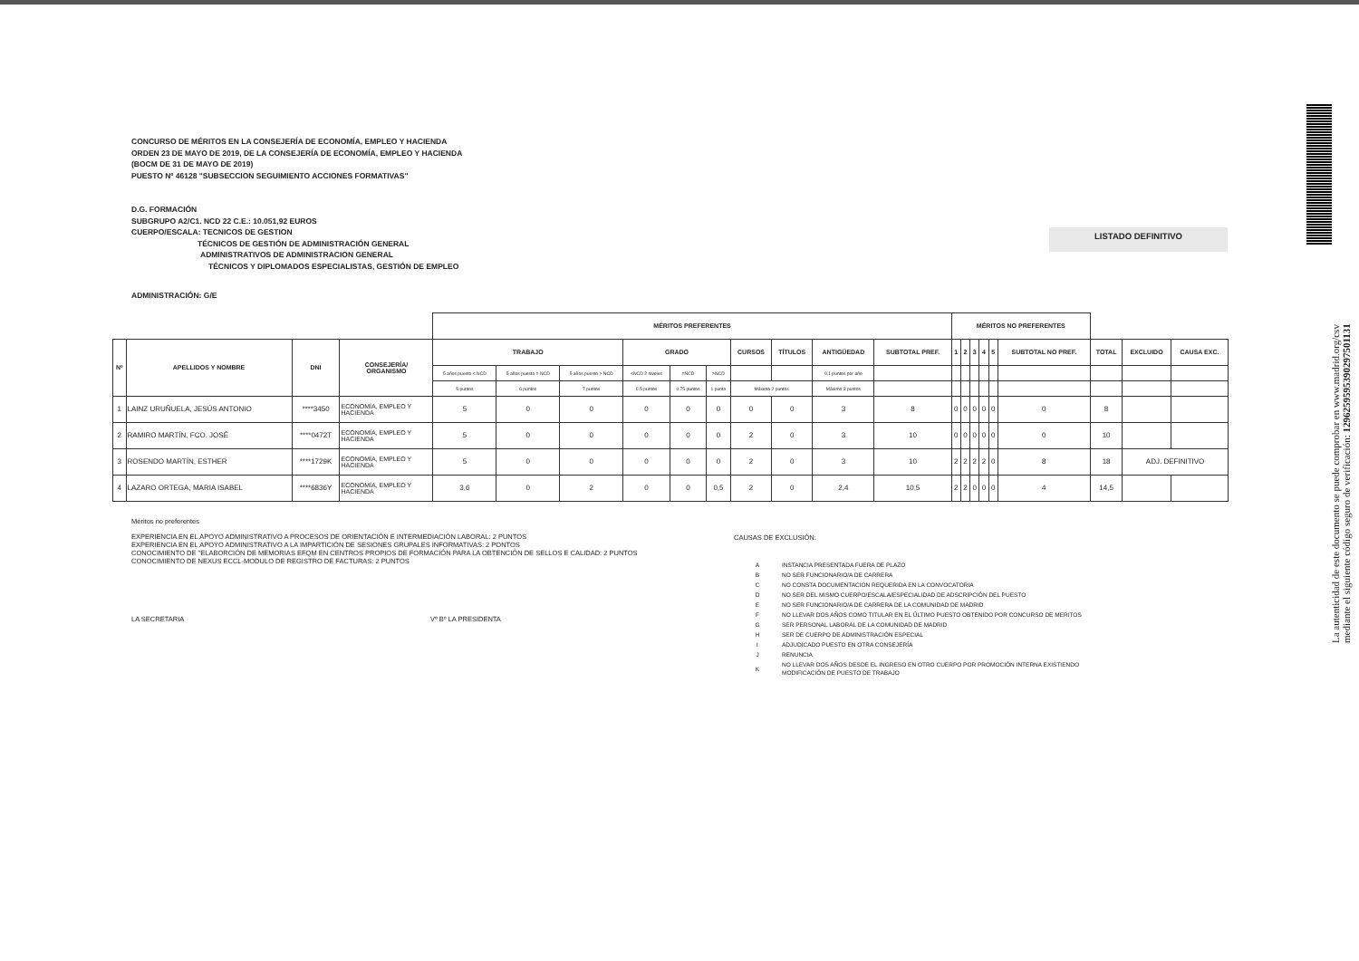La autenticidad de este documento se puede comprobar en www.madrid.org/csv
mediante el siguiente código seguro de verificación: 1296259595390297501131
CONCURSO DE MÉRITOS EN LA CONSEJERÍA DE ECONOMÍA, EMPLEO Y HACIENDA
ORDEN 23 DE MAYO DE 2019, DE LA CONSEJERÍA DE ECONOMÍA, EMPLEO Y HACIENDA
(BOCM DE 31 DE MAYO DE 2019)
PUESTO Nº 46128 "SUBSECCION SEGUIMIENTO ACCIONES FORMATIVAS"
D.G. FORMACIÓN
SUBGRUPO A2/C1. NCD 22 C.E.: 10.051,92 EUROS
CUERPO/ESCALA: TECNICOS DE GESTION
TÉCNICOS DE GESTIÓN DE ADMINISTRACIÓN GENERAL
ADMINISTRATIVOS DE ADMINISTRACION GENERAL
TÉCNICOS Y DIPLOMADOS ESPECIALISTAS, GESTIÓN DE EMPLEO
LISTADO DEFINITIVO
ADMINISTRACIÓN: G/E
| | | | | MÉRITOS PREFERENTES | | | | | | | | | | MÉRITOS NO PREFERENTES | | | | | | | | |
| --- | --- | --- | --- | --- | --- | --- | --- | --- | --- | --- | --- | --- | --- | --- | --- | --- | --- | --- | --- | --- | --- | --- |
| Nº | APELLIDOS Y NOMBRE | DNI | CONSEJERÍA/ ORGANISMO | TRABAJO | | | GRADO | | | CURSOS | TÍTULOS | ANTIGÜEDAD | SUBTOTAL PREF. | 1 | 2 | 3 | 4 | 5 | SUBTOTAL NO PREF. | TOTAL | EXCLUIDO | CAUSA EXC. |
| | | | | 5 años puesto < NCD | 5 años puesto = NCD | 5 años puesto > NCD | <NCD 2 niveles | =NCD | >NCD | | | 0,1 puntos por año | | | | | | | | | | |
| | | | | 5 puntos | 6 puntos | 7 puntos | 0.5 puntos | 0.75 puntos | 1 punto | Máximo 2 puntos | | Máximo 3 puntos | | | | | | | | | | |
| 1 | LAINZ URUÑUELA, JESÚS ANTONIO | ****3450 | ECONOMÍA, EMPLEO Y HACIENDA | 5 | 0 | 0 | 0 | 0 | 0 | 0 | 0 | 3 | 8 | 0 | 0 | 0 | 0 | 0 | 0 | 8 | | |
| 2 | RAMIRO MARTÍN, FCO. JOSÉ | ****0472T | ECONOMÍA, EMPLEO Y HACIENDA | 5 | 0 | 0 | 0 | 0 | 0 | 2 | 0 | 3 | 10 | 0 | 0 | 0 | 0 | 0 | 0 | 10 | | |
| 3 | ROSENDO MARTÍN, ESTHER | ****1729K | ECONOMÍA, EMPLEO Y HACIENDA | 5 | 0 | 0 | 0 | 0 | 0 | 2 | 0 | 3 | 10 | 2 | 2 | 2 | 2 | 0 | 8 | 18 | ADJ. DEFINITIVO | |
| 4 | LAZARO ORTEGA, MARIA ISABEL | ****6836Y | ECONOMÍA, EMPLEO Y HACIENDA | 3,6 | 0 | 2 | 0 | 0 | 0,5 | 2 | 0 | 2,4 | 10,5 | 2 | 2 | 0 | 0 | 0 | 4 | 14,5 | | |
Méritos no preferentes
EXPERIENCIA EN EL APOYO ADMINISTRATIVO A PROCESOS DE ORIENTACIÓN E INTERMEDIACIÓN LABORAL: 2 PUNTOS
EXPERIENCIA EN EL APOYO ADMINISTRATIVO A LA IMPARTICIÓN DE SESIONES GRUPALES INFORMATIVAS: 2 PONTOS
CONOCIMIENTO DE "ELABORCIÓN DE MEMORIAS EFQM EN CENTROS PROPIOS DE FORMACIÓN PARA LA OBTENCIÓN DE SELLOS E CALIDAD: 2 PUNTOS
CONOCIMIENTO DE NEXUS ECCL-MODULO DE REGISTRO DE FACTURAS: 2 PUNTOS
LA SECRETARIA Vº Bº LA PRESIDENTA
CAUSAS DE EXCLUSIÓN:
| A | INSTANCIA PRESENTADA FUERA DE PLAZO |
| B | NO SER FUNCIONARIO/A DE CARRERA |
| C | NO CONSTA DOCUMENTACION REQUERIDA EN LA CONVOCATORIA |
| D | NO SER DEL MISMO CUERPO/ESCALA/ESPECIALIDAD DE ADSCRIPCIÓN DEL PUESTO |
| E | NO SER FUNCIONARIO/A DE CARRERA DE LA COMUNIDAD DE MADRID |
| F | NO LLEVAR DOS AÑOS COMO TITULAR EN EL ÚLTIMO PUESTO OBTENIDO POR CONCURSO DE MERITOS |
| G | SER PERSONAL LABORAL DE LA COMUNIDAD DE MADRID |
| H | SER DE CUERPO DE ADMINISTRACIÓN ESPECIAL |
| I | ADJUDICADO PUESTO EN OTRA CONSEJERÍA |
| J | RENUNCIA |
| K | NO LLEVAR DOS AÑOS DESDE EL INGRESO EN OTRO CUERPO POR PROMOCIÓN INTERNA EXISTIENDO MODIFICACIÓN DE PUESTO DE TRABAJO |